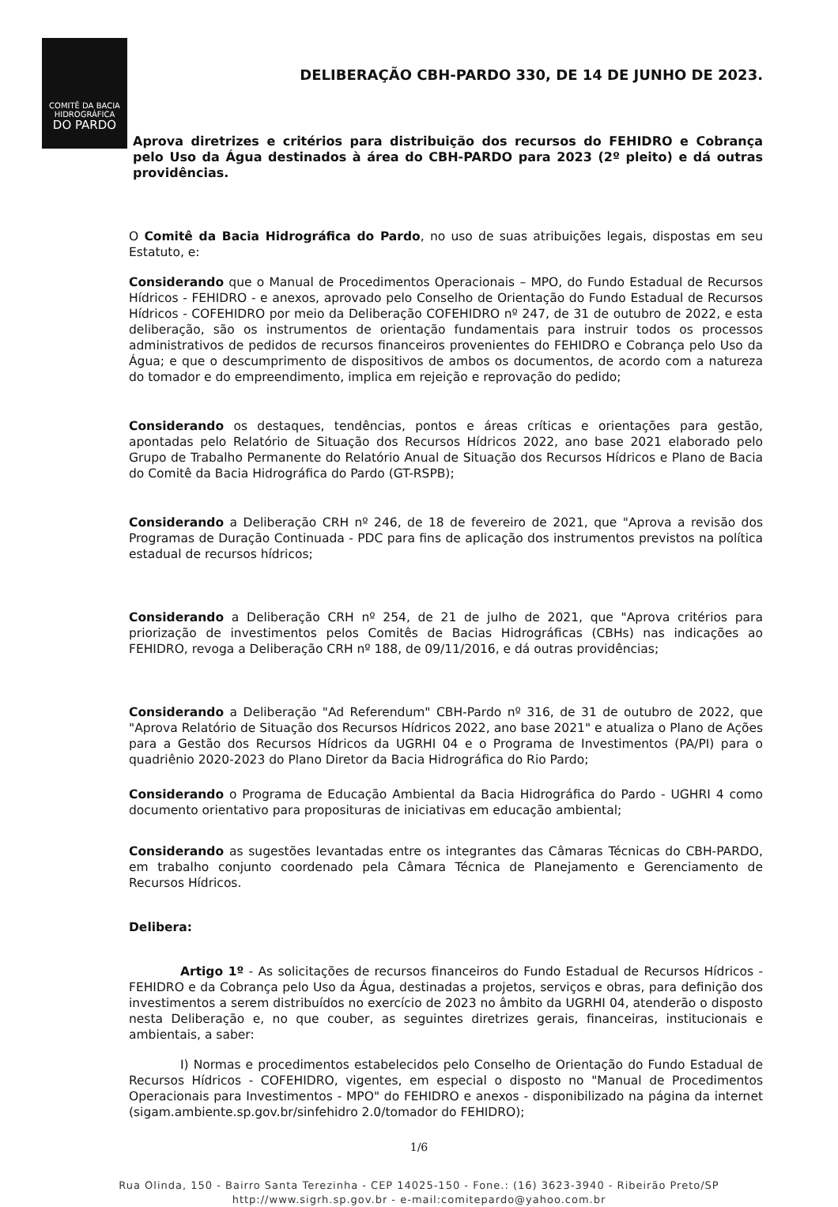COMITÊ DA BACIA
HIDROGRÁFICA
DO PARDO
DELIBERAÇÃO CBH-PARDO 330, DE 14 DE JUNHO DE 2023.
Aprova diretrizes e critérios para distribuição dos recursos do FEHIDRO e Cobrança pelo Uso da Água destinados à área do CBH-PARDO para 2023 (2º pleito) e dá outras providências.
O Comitê da Bacia Hidrográfica do Pardo, no uso de suas atribuições legais, dispostas em seu Estatuto, e:
Considerando que o Manual de Procedimentos Operacionais – MPO, do Fundo Estadual de Recursos Hídricos - FEHIDRO - e anexos, aprovado pelo Conselho de Orientação do Fundo Estadual de Recursos Hídricos - COFEHIDRO por meio da Deliberação COFEHIDRO nº 247, de 31 de outubro de 2022, e esta deliberação, são os instrumentos de orientação fundamentais para instruir todos os processos administrativos de pedidos de recursos financeiros provenientes do FEHIDRO e Cobrança pelo Uso da Água; e que o descumprimento de dispositivos de ambos os documentos, de acordo com a natureza do tomador e do empreendimento, implica em rejeição e reprovação do pedido;
Considerando os destaques, tendências, pontos e áreas críticas e orientações para gestão, apontadas pelo Relatório de Situação dos Recursos Hídricos 2022, ano base 2021 elaborado pelo Grupo de Trabalho Permanente do Relatório Anual de Situação dos Recursos Hídricos e Plano de Bacia do Comitê da Bacia Hidrográfica do Pardo (GT-RSPB);
Considerando a Deliberação CRH nº 246, de 18 de fevereiro de 2021, que "Aprova a revisão dos Programas de Duração Continuada - PDC para fins de aplicação dos instrumentos previstos na política estadual de recursos hídricos;
Considerando a Deliberação CRH nº 254, de 21 de julho de 2021, que "Aprova critérios para priorização de investimentos pelos Comitês de Bacias Hidrográficas (CBHs) nas indicações ao FEHIDRO, revoga a Deliberação CRH nº 188, de 09/11/2016, e dá outras providências;
Considerando a Deliberação "Ad Referendum" CBH-Pardo nº 316, de 31 de outubro de 2022, que "Aprova Relatório de Situação dos Recursos Hídricos 2022, ano base 2021" e atualiza o Plano de Ações para a Gestão dos Recursos Hídricos da UGRHI 04 e o Programa de Investimentos (PA/PI) para o quadriênio 2020-2023 do Plano Diretor da Bacia Hidrográfica do Rio Pardo;
Considerando o Programa de Educação Ambiental da Bacia Hidrográfica do Pardo - UGHRI 4 como documento orientativo para proposituras de iniciativas em educação ambiental;
Considerando as sugestões levantadas entre os integrantes das Câmaras Técnicas do CBH-PARDO, em trabalho conjunto coordenado pela Câmara Técnica de Planejamento e Gerenciamento de Recursos Hídricos.
Delibera:
Artigo 1º - As solicitações de recursos financeiros do Fundo Estadual de Recursos Hídricos - FEHIDRO e da Cobrança pelo Uso da Água, destinadas a projetos, serviços e obras, para definição dos investimentos a serem distribuídos no exercício de 2023 no âmbito da UGRHI 04, atenderão o disposto nesta Deliberação e, no que couber, as seguintes diretrizes gerais, financeiras, institucionais e ambientais, a saber:
I) Normas e procedimentos estabelecidos pelo Conselho de Orientação do Fundo Estadual de Recursos Hídricos - COFEHIDRO, vigentes, em especial o disposto no "Manual de Procedimentos Operacionais para Investimentos - MPO" do FEHIDRO e anexos - disponibilizado na página da internet (sigam.ambiente.sp.gov.br/sinfehidro 2.0/tomador do FEHIDRO);
1/6
Rua Olinda, 150 - Bairro Santa Terezinha - CEP 14025-150 - Fone.: (16) 3623-3940 - Ribeirão Preto/SP
http://www.sigrh.sp.gov.br - e-mail:comitepardo@yahoo.com.br